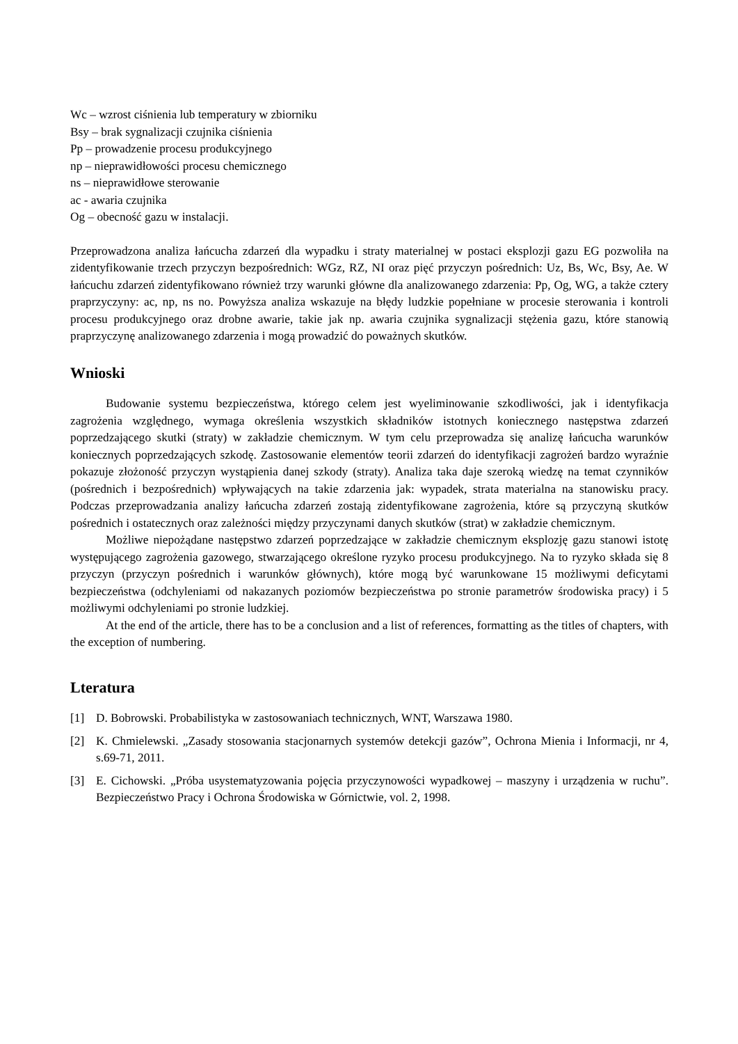Wc – wzrost ciśnienia lub temperatury w zbiorniku
Bsy – brak sygnalizacji czujnika ciśnienia
Pp – prowadzenie procesu produkcyjnego
np – nieprawidłowości procesu chemicznego
ns – nieprawidłowe sterowanie
ac - awaria czujnika
Og – obecność gazu w instalacji.
Przeprowadzona analiza łańcucha zdarzeń dla wypadku i straty materialnej w postaci eksplozji gazu EG pozwoliła na zidentyfikowanie trzech przyczyn bezpośrednich: WGz, RZ, NI oraz pięć przyczyn pośrednich: Uz, Bs, Wc, Bsy, Ae. W łańcuchu zdarzeń zidentyfikowano również trzy warunki główne dla analizowanego zdarzenia: Pp, Og, WG, a także cztery praprzyczyny: ac, np, ns no. Powyższa analiza wskazuje na błędy ludzkie popełniane w procesie sterowania i kontroli procesu produkcyjnego oraz drobne awarie, takie jak np. awaria czujnika sygnalizacji stężenia gazu, które stanowią praprzyczynę analizowanego zdarzenia i mogą prowadzić do poważnych skutków.
Wnioski
Budowanie systemu bezpieczeństwa, którego celem jest wyeliminowanie szkodliwości, jak i identyfikacja zagrożenia względnego, wymaga określenia wszystkich składników istotnych koniecznego następstwa zdarzeń poprzedzającego skutki (straty) w zakładzie chemicznym. W tym celu przeprowadza się analizę łańcucha warunków koniecznych poprzedzających szkodę. Zastosowanie elementów teorii zdarzeń do identyfikacji zagrożeń bardzo wyraźnie pokazuje złożoność przyczyn wystąpienia danej szkody (straty). Analiza taka daje szeroką wiedzę na temat czynników (pośrednich i bezpośrednich) wpływających na takie zdarzenia jak: wypadek, strata materialna na stanowisku pracy. Podczas przeprowadzania analizy łańcucha zdarzeń zostają zidentyfikowane zagrożenia, które są przyczyną skutków pośrednich i ostatecznych oraz zależności między przyczynami danych skutków (strat) w zakładzie chemicznym.
Możliwe niepożądane następstwo zdarzeń poprzedzające w zakładzie chemicznym eksplozję gazu stanowi istotę występującego zagrożenia gazowego, stwarzającego określone ryzyko procesu produkcyjnego. Na to ryzyko składa się 8 przyczyn (przyczyn pośrednich i warunków głównych), które mogą być warunkowane 15 możliwymi deficytami bezpieczeństwa (odchyleniami od nakazanych poziomów bezpieczeństwa po stronie parametrów środowiska pracy) i 5 możliwymi odchyleniami po stronie ludzkiej.
At the end of the article, there has to be a conclusion and a list of references, formatting as the titles of chapters, with the exception of numbering.
Lteratura
[1] D. Bobrowski. Probabilistyka w zastosowaniach technicznych, WNT, Warszawa 1980.
[2] K. Chmielewski. „Zasady stosowania stacjonarnych systemów detekcji gazów”, Ochrona Mienia i Informacji, nr 4, s.69-71, 2011.
[3] E. Cichowski. „Próba usystematyzowania pojęcia przyczynowości wypadkowej – maszyny i urządzenia w ruchu”. Bezpieczeństwo Pracy i Ochrona Środowiska w Górnictwie, vol. 2, 1998.